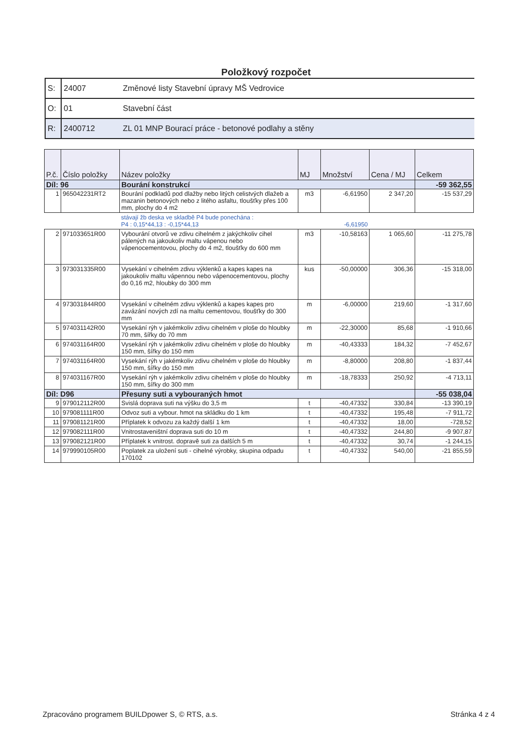Položkový rozpočet
| S: | 24007 | Změnové listy Stavební úpravy MŠ Vedrovice |
| O: | 01 | Stavební část |
| R: | 2400712 | ZL 01 MNP Bourací práce - betonové podlahy a stěny |
| P.č. | Číslo položky | Název položky | MJ | Množství | Cena / MJ | Celkem |
| --- | --- | --- | --- | --- | --- | --- |
| Díl: 96 | | Bourání konstrukcí | | | | -59 362,55 |
| 1 | 965042231RT2 | Bourání podkladů pod dlažby nebo litých celistvých dlažeb a mazanin betonových nebo z litého asfaltu, tloušťky přes 100 mm, plochy do 4 m2 | m3 | -6,61950 | 2 347,20 | -15 537,29 |
| | | stávají žb deska ve skladbě P4 bude ponechána : P4 : 0,15*44,13 : -0,15*44,13 | | -6,61950 | | |
| 2 | 971033651R00 | Vybourání otvorů ve zdivu cihelném z jakýchkoliv cihel pálených na jakoukoliv maltu vápenou nebo vápenocementovou, plochy do 4 m2, tloušťky do 600 mm | m3 | -10,58163 | 1 065,60 | -11 275,78 |
| 3 | 973031335R00 | Vysekání v cihelném zdivu výklenků a kapes kapes na jakoukoliv maltu vápennou nebo vápenocementovou, plochy do 0,16 m2, hloubky do 300 mm | kus | -50,00000 | 306,36 | -15 318,00 |
| 4 | 973031844R00 | Vysekání v cihelném zdivu výklenků a kapes kapes pro zavázání nových zdí na maltu cementovou, tloušťky do 300 mm | m | -6,00000 | 219,60 | -1 317,60 |
| 5 | 974031142R00 | Vysekání rýh v jakémkoliv zdivu cihelném v ploše do hloubky 70 mm, šířky do 70 mm | m | -22,30000 | 85,68 | -1 910,66 |
| 6 | 974031164R00 | Vysekání rýh v jakémkoliv zdivu cihelném v ploše do hloubky 150 mm, šířky do 150 mm | m | -40,43333 | 184,32 | -7 452,67 |
| 7 | 974031164R00 | Vysekání rýh v jakémkoliv zdivu cihelném v ploše do hloubky 150 mm, šířky do 150 mm | m | -8,80000 | 208,80 | -1 837,44 |
| 8 | 974031167R00 | Vysekání rýh v jakémkoliv zdivu cihelném v ploše do hloubky 150 mm, šířky do 300 mm | m | -18,78333 | 250,92 | -4 713,11 |
| Díl: D96 | | Přesuny suti a vybouraných hmot | | | | -55 038,04 |
| 9 | 979012112R00 | Svislá doprava suti na výšku do 3,5 m | t | -40,47332 | 330,84 | -13 390,19 |
| 10 | 979081111R00 | Odvoz suti a vybour. hmot na skládku do 1 km | t | -40,47332 | 195,48 | -7 911,72 |
| 11 | 979081121R00 | Příplatek k odvozu za každý další 1 km | t | -40,47332 | 18,00 | -728,52 |
| 12 | 979082111R00 | Vnitrostaveništní doprava suti do 10 m | t | -40,47332 | 244,80 | -9 907,87 |
| 13 | 979082121R00 | Příplatek k vnitrost. dopravě suti za dalších 5 m | t | -40,47332 | 30,74 | -1 244,15 |
| 14 | 979990105R00 | Poplatek za uložení suti - cihelné výrobky, skupina odpadu 170102 | t | -40,47332 | 540,00 | -21 855,59 |
Zpracováno programem BUILDpower S, © RTS, a.s. Stránka 4 z 4